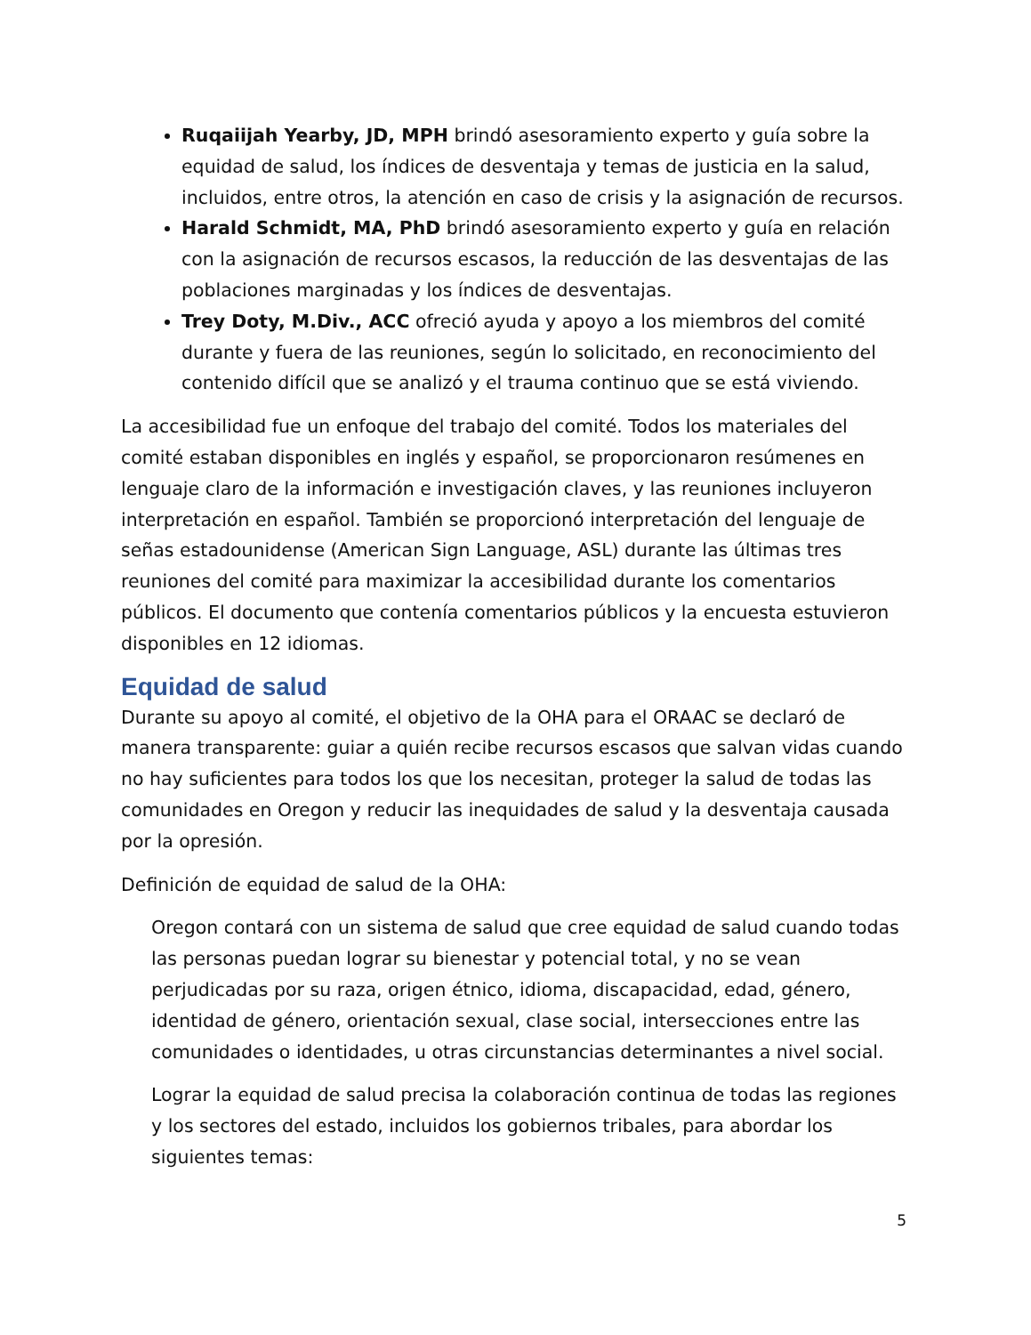Ruqaiijah Yearby, JD, MPH brindó asesoramiento experto y guía sobre la equidad de salud, los índices de desventaja y temas de justicia en la salud, incluidos, entre otros, la atención en caso de crisis y la asignación de recursos.
Harald Schmidt, MA, PhD brindó asesoramiento experto y guía en relación con la asignación de recursos escasos, la reducción de las desventajas de las poblaciones marginadas y los índices de desventajas.
Trey Doty, M.Div., ACC ofreció ayuda y apoyo a los miembros del comité durante y fuera de las reuniones, según lo solicitado, en reconocimiento del contenido difícil que se analizó y el trauma continuo que se está viviendo.
La accesibilidad fue un enfoque del trabajo del comité. Todos los materiales del comité estaban disponibles en inglés y español, se proporcionaron resúmenes en lenguaje claro de la información e investigación claves, y las reuniones incluyeron interpretación en español. También se proporcionó interpretación del lenguaje de señas estadounidense (American Sign Language, ASL) durante las últimas tres reuniones del comité para maximizar la accesibilidad durante los comentarios públicos. El documento que contenía comentarios públicos y la encuesta estuvieron disponibles en 12 idiomas.
Equidad de salud
Durante su apoyo al comité, el objetivo de la OHA para el ORAAC se declaró de manera transparente: guiar a quién recibe recursos escasos que salvan vidas cuando no hay suficientes para todos los que los necesitan, proteger la salud de todas las comunidades en Oregon y reducir las inequidades de salud y la desventaja causada por la opresión.
Definición de equidad de salud de la OHA:
Oregon contará con un sistema de salud que cree equidad de salud cuando todas las personas puedan lograr su bienestar y potencial total, y no se vean perjudicadas por su raza, origen étnico, idioma, discapacidad, edad, género, identidad de género, orientación sexual, clase social, intersecciones entre las comunidades o identidades, u otras circunstancias determinantes a nivel social.
Lograr la equidad de salud precisa la colaboración continua de todas las regiones y los sectores del estado, incluidos los gobiernos tribales, para abordar los siguientes temas:
5